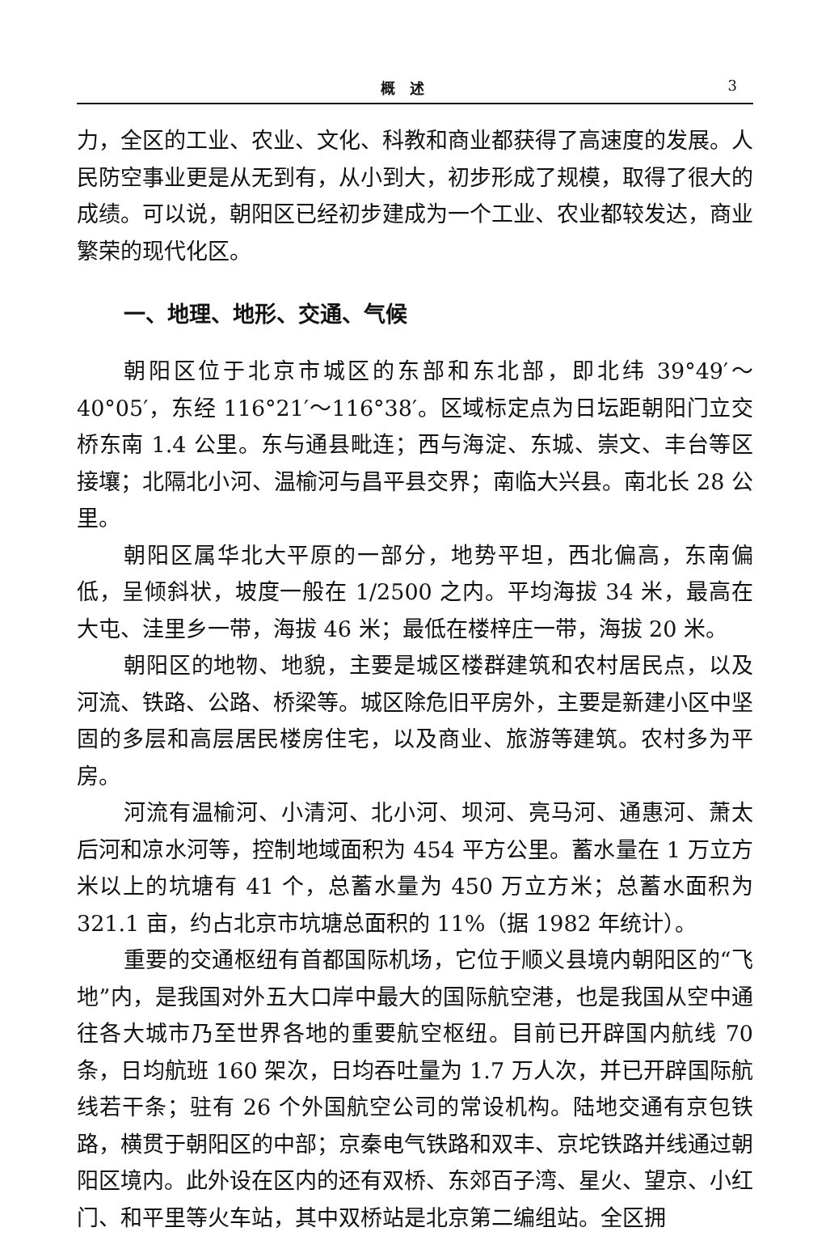概　述 3
力，全区的工业、农业、文化、科教和商业都获得了高速度的发展。人民防空事业更是从无到有，从小到大，初步形成了规模，取得了很大的成绩。可以说，朝阳区已经初步建成为一个工业、农业都较发达，商业繁荣的现代化区。
一、地理、地形、交通、气候
朝阳区位于北京市城区的东部和东北部，即北纬 39°49′～40°05′，东经 116°21′～116°38′。区域标定点为日坛距朝阳门立交桥东南 1.4 公里。东与通县毗连；西与海淀、东城、崇文、丰台等区接壤；北隔北小河、温榆河与昌平县交界；南临大兴县。南北长 28 公里。
朝阳区属华北大平原的一部分，地势平坦，西北偏高，东南偏低，呈倾斜状，坡度一般在 1/2500 之内。平均海拔 34 米，最高在大屯、洼里乡一带，海拔 46 米；最低在楼梓庄一带，海拔 20 米。
朝阳区的地物、地貌，主要是城区楼群建筑和农村居民点，以及河流、铁路、公路、桥梁等。城区除危旧平房外，主要是新建小区中坚固的多层和高层居民楼房住宅，以及商业、旅游等建筑。农村多为平房。
河流有温榆河、小清河、北小河、坝河、亮马河、通惠河、萧太后河和凉水河等，控制地域面积为 454 平方公里。蓄水量在 1 万立方米以上的坑塘有 41 个，总蓄水量为 450 万立方米；总蓄水面积为 321.1 亩，约占北京市坑塘总面积的 11%（据 1982 年统计）。
重要的交通枢纽有首都国际机场，它位于顺义县境内朝阳区的“飞地”内，是我国对外五大口岸中最大的国际航空港，也是我国从空中通往各大城市乃至世界各地的重要航空枢纽。目前已开辟国内航线 70 条，日均航班 160 架次，日均吞吐量为 1.7 万人次，并已开辟国际航线若干条；驻有 26 个外国航空公司的常设机构。陆地交通有京包铁路，横贯于朝阳区的中部；京秦电气铁路和双丰、京坨铁路并线通过朝阳区境内。此外设在区内的还有双桥、东郊百子湾、星火、望京、小红门、和平里等火车站，其中双桥站是北京第二编组站。全区拥